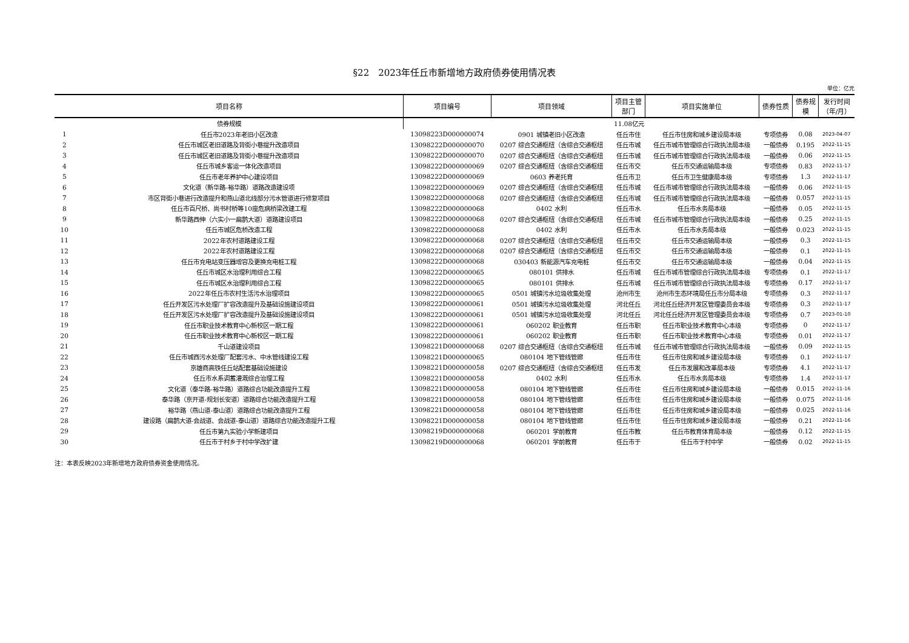§22　2023年任丘市新增地方政府债券使用情况表
单位：亿元
| 项目名称 | | 项目编号 | 项目领域 | 项目主管 部门 | 项目实施单位 | 债券性质 | 债券规 模 | 发行时间 （年/月） |
| --- | --- | --- | --- | --- | --- | --- | --- | --- |
| 债券规模 | | 11.08亿元 | | | | | | |
| 1 | 任丘市2023年老旧小区改造 | 13098223D000000074 | 0901 城镇老旧小区改造 | 任丘市住 | 任丘市住房和城乡建设局本级 | 专项债券 | 0.08 | 2023-04-07 |
| 2 | 任丘市城区老旧道路及背街小巷提升改造项目 | 13098222D000000070 | 0207 综合交通枢纽（含综合交通枢纽 | 任丘市城 | 任丘市城市管理综合行政执法局本级 | 一般债券 | 0.195 | 2022-11-15 |
| 3 | 任丘市城区老旧道路及背街小巷提升改造项目 | 13098222D000000070 | 0207 综合交通枢纽（含综合交通枢纽 | 任丘市城 | 任丘市城市管理综合行政执法局本级 | 一般债券 | 0.06 | 2022-11-15 |
| 4 | 任丘市城乡客运一体化改造项目 | 13098222D000000069 | 0207 综合交通枢纽（含综合交通枢纽 | 任丘市交 | 任丘市交通运输局本级 | 专项债券 | 0.83 | 2022-11-17 |
| 5 | 任丘市老年养护中心建设项目 | 13098222D000000069 | 0603 养老托育 | 任丘市卫 | 任丘市卫生健康局本级 | 专项债券 | 1.3 | 2022-11-17 |
| 6 | 文化道（新华路-裕华路）道路改造建设项 | 13098222D000000069 | 0207 综合交通枢纽（含综合交通枢纽 | 任丘市城 | 任丘市城市管理综合行政执法局本级 | 一般债券 | 0.06 | 2022-11-15 |
| 7 | 市区背街小巷进行改造提升和燕山道北线部分污水管道进行修复项目 | 13098222D000000068 | 0207 综合交通枢纽（含综合交通枢纽 | 任丘市城 | 任丘市城市管理综合行政执法局本级 | 一般债券 | 0.057 | 2022-11-15 |
| 8 | 任丘市百尺桥、尚书村桥等10座危病桥梁改建工程 | 13098222D000000068 | 0402 水利 | 任丘市水 | 任丘市水务局本级 | 一般债券 | 0.05 | 2022-11-15 |
| 9 | 新华路西伸（六实小一扁鹊大道）道路建设项目 | 13098222D000000068 | 0207 综合交通枢纽（含综合交通枢纽 | 任丘市城 | 任丘市城市管理综合行政执法局本级 | 一般债券 | 0.25 | 2022-11-15 |
| 10 | 任丘市城区危桥改造工程 | 13098222D000000068 | 0402 水利 | 任丘市水 | 任丘市水务局本级 | 一般债券 | 0.023 | 2022-11-15 |
| 11 | 2022年农村道路建设工程 | 13098222D000000068 | 0207 综合交通枢纽（含综合交通枢纽 | 任丘市交 | 任丘市交通运输局本级 | 一般债券 | 0.3 | 2022-11-15 |
| 12 | 2022年农村道路建设工程 | 13098222D000000068 | 0207 综合交通枢纽（含综合交通枢纽 | 任丘市交 | 任丘市交通运输局本级 | 一般债券 | 0.1 | 2022-11-15 |
| 13 | 任丘市充电站变压器增容及更换充电桩工程 | 13098222D000000068 | 030403 新能源汽车充电桩 | 任丘市交 | 任丘市交通运输局本级 | 一般债券 | 0.04 | 2022-11-15 |
| 14 | 任丘市城区水治理利用综合工程 | 13098222D000000065 | 080101 供排水 | 任丘市城 | 任丘市城市管理综合行政执法局本级 | 专项债券 | 0.1 | 2022-11-17 |
| 15 | 任丘市城区水治理利用综合工程 | 13098222D000000065 | 080101 供排水 | 任丘市城 | 任丘市城市管理综合行政执法局本级 | 专项债券 | 0.17 | 2022-11-17 |
| 16 | 2022年任丘市农村生活污水治理项目 | 13098222D000000065 | 0501 城镇污水垃圾收集处理 | 沧州市生 | 沧州市生态环境局任丘市分局本级 | 专项债券 | 0.3 | 2022-11-17 |
| 17 | 任丘开发区污水处理厂扩容改造提升及基础设施建设项目 | 13098222D000000061 | 0501 城镇污水垃圾收集处理 | 河北任丘 | 河北任丘经济开发区管理委员会本级 | 专项债券 | 0.3 | 2022-11-17 |
| 18 | 任丘开发区污水处理厂扩容改造提升及基础设施建设项目 | 13098222D000000061 | 0501 城镇污水垃圾收集处理 | 河北任丘 | 河北任丘经济开发区管理委员会本级 | 专项债券 | 0.7 | 2023-01-10 |
| 19 | 任丘市职业技术教育中心新校区一期工程 | 13098222D000000061 | 060202 职业教育 | 任丘市职 | 任丘市职业技术教育中心本级 | 专项债券 | 0 | 2022-11-17 |
| 20 | 任丘市职业技术教育中心新校区一期工程 | 13098222D000000061 | 060202 职业教育 | 任丘市职 | 任丘市职业技术教育中心本级 | 专项债券 | 0.01 | 2022-11-17 |
| 21 | 千山道建设项目 | 13098221D000000068 | 0207 综合交通枢纽（含综合交通枢纽 | 任丘市城 | 任丘市城市管理综合行政执法局本级 | 一般债券 | 0.09 | 2022-11-15 |
| 22 | 任丘市城西污水处理厂配套污水、中水管线建设工程 | 13098221D000000065 | 080104 地下管线管廊 | 任丘市住 | 任丘市住房和城乡建设局本级 | 专项债券 | 0.1 | 2022-11-17 |
| 23 | 京雄商高铁任丘站配套基础设施建设 | 13098221D000000058 | 0207 综合交通枢纽（含综合交通枢纽 | 任丘市发 | 任丘市发展和改革局本级 | 专项债券 | 4.1 | 2022-11-17 |
| 24 | 任丘市水系调蓄灌溉综合治理工程 | 13098221D000000058 | 0402 水利 | 任丘市水 | 任丘市水务局本级 | 专项债券 | 1.4 | 2022-11-17 |
| 25 | 文化道（泰华路-裕华路）道路综合功能改造提升工程 | 13098221D000000058 | 080104 地下管线管廊 | 任丘市住 | 任丘市住房和城乡建设局本级 | 一般债券 | 0.015 | 2022-11-16 |
| 26 | 泰华路（京开道-规划长安道）道路综合功能改造提升工程 | 13098221D000000058 | 080104 地下管线管廊 | 任丘市住 | 任丘市住房和城乡建设局本级 | 一般债券 | 0.075 | 2022-11-16 |
| 27 | 裕华路（燕山道-泰山道）道路综合功能改造提升工程 | 13098221D000000058 | 080104 地下管线管廊 | 任丘市住 | 任丘市住房和城乡建设局本级 | 一般债券 | 0.025 | 2022-11-16 |
| 28 | 建设路（扁鹊大道-会战道、会战道-泰山道）道路综合功能改造提升工程 | 13098221D000000058 | 080104 地下管线管廊 | 任丘市住 | 任丘市住房和城乡建设局本级 | 一般债券 | 0.21 | 2022-11-16 |
| 29 | 任丘市第九实验小学新建项目 | 13098219D000000068 | 060201 学前教育 | 任丘市教 | 任丘市教育体育局本级 | 一般债券 | 0.12 | 2022-11-15 |
| 30 | 任丘市于村乡于村中学改扩建 | 13098219D000000068 | 060201 学前教育 | 任丘市于 | 任丘市于村中学 | 一般债券 | 0.02 | 2022-11-15 |
注：本表反映2023年新增地方政府债券资金使用情况。